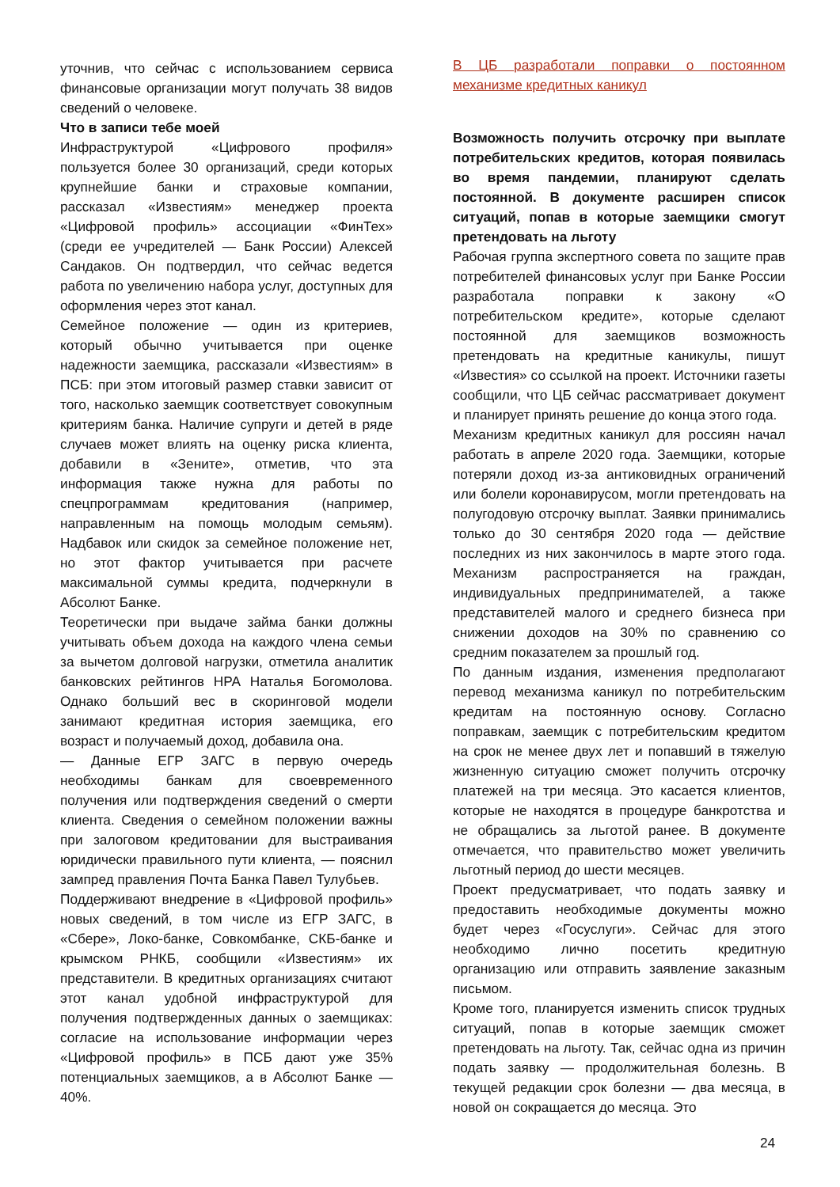уточнив, что сейчас с использованием сервиса финансовые организации могут получать 38 видов сведений о человеке.
Что в записи тебе моей
Инфраструктурой «Цифрового профиля» пользуется более 30 организаций, среди которых крупнейшие банки и страховые компании, рассказал «Известиям» менеджер проекта «Цифровой профиль» ассоциации «ФинТех» (среди ее учредителей — Банк России) Алексей Сандаков. Он подтвердил, что сейчас ведется работа по увеличению набора услуг, доступных для оформления через этот канал.
Семейное положение — один из критериев, который обычно учитывается при оценке надежности заемщика, рассказали «Известиям» в ПСБ: при этом итоговый размер ставки зависит от того, насколько заемщик соответствует совокупным критериям банка. Наличие супруги и детей в ряде случаев может влиять на оценку риска клиента, добавили в «Зените», отметив, что эта информация также нужна для работы по спецпрограммам кредитования (например, направленным на помощь молодым семьям). Надбавок или скидок за семейное положение нет, но этот фактор учитывается при расчете максимальной суммы кредита, подчеркнули в Абсолют Банке.
Теоретически при выдаче займа банки должны учитывать объем дохода на каждого члена семьи за вычетом долговой нагрузки, отметила аналитик банковских рейтингов НРА Наталья Богомолова. Однако больший вес в скоринговой модели занимают кредитная история заемщика, его возраст и получаемый доход, добавила она.
— Данные ЕГР ЗАГС в первую очередь необходимы банкам для своевременного получения или подтверждения сведений о смерти клиента. Сведения о семейном положении важны при залоговом кредитовании для выстраивания юридически правильного пути клиента, — пояснил зампред правления Почта Банка Павел Тулубьев.
Поддерживают внедрение в «Цифровой профиль» новых сведений, в том числе из ЕГР ЗАГС, в «Сбере», Локо-банке, Совкомбанке, СКБ-банке и крымском РНКБ, сообщили «Известиям» их представители. В кредитных организациях считают этот канал удобной инфраструктурой для получения подтвержденных данных о заемщиках: согласие на использование информации через «Цифровой профиль» в ПСБ дают уже 35% потенциальных заемщиков, а в Абсолют Банке — 40%.
В ЦБ разработали поправки о постоянном механизме кредитных каникул
Возможность получить отсрочку при выплате потребительских кредитов, которая появилась во время пандемии, планируют сделать постоянной. В документе расширен список ситуаций, попав в которые заемщики смогут претендовать на льготу
Рабочая группа экспертного совета по защите прав потребителей финансовых услуг при Банке России разработала поправки к закону «О потребительском кредите», которые сделают постоянной для заемщиков возможность претендовать на кредитные каникулы, пишут «Известия» со ссылкой на проект. Источники газеты сообщили, что ЦБ сейчас рассматривает документ и планирует принять решение до конца этого года.
Механизм кредитных каникул для россиян начал работать в апреле 2020 года. Заемщики, которые потеряли доход из-за антиковидных ограничений или болели коронавирусом, могли претендовать на полугодовую отсрочку выплат. Заявки принимались только до 30 сентября 2020 года — действие последних из них закончилось в марте этого года. Механизм распространяется на граждан, индивидуальных предпринимателей, а также представителей малого и среднего бизнеса при снижении доходов на 30% по сравнению со средним показателем за прошлый год.
По данным издания, изменения предполагают перевод механизма каникул по потребительским кредитам на постоянную основу. Согласно поправкам, заемщик с потребительским кредитом на срок не менее двух лет и попавший в тяжелую жизненную ситуацию сможет получить отсрочку платежей на три месяца. Это касается клиентов, которые не находятся в процедуре банкротства и не обращались за льготой ранее. В документе отмечается, что правительство может увеличить льготный период до шести месяцев.
Проект предусматривает, что подать заявку и предоставить необходимые документы можно будет через «Госуслуги». Сейчас для этого необходимо лично посетить кредитную организацию или отправить заявление заказным письмом.
Кроме того, планируется изменить список трудных ситуаций, попав в которые заемщик сможет претендовать на льготу. Так, сейчас одна из причин подать заявку — продолжительная болезнь. В текущей редакции срок болезни — два месяца, в новой он сокращается до месяца. Это
24